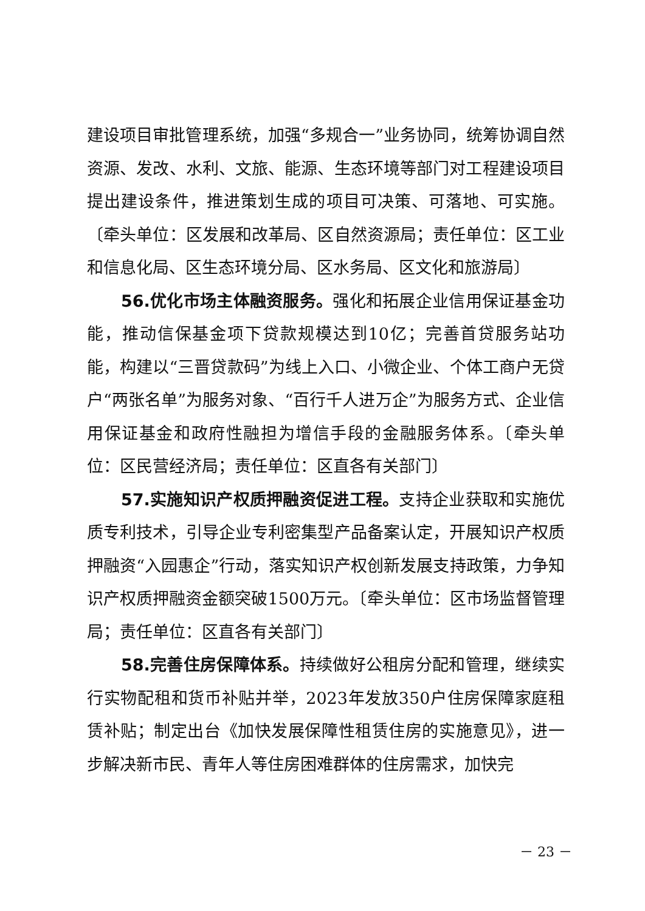建设项目审批管理系统，加强“多规合一”业务协同，统筹协调自然资源、发改、水利、文旅、能源、生态环境等部门对工程建设项目提出建设条件，推进策划生成的项目可决策、可落地、可实施。〔牵头单位：区发展和改革局、区自然资源局；责任单位：区工业和信息化局、区生态环境分局、区水务局、区文化和旅游局〕
56.优化市场主体融资服务。强化和拓展企业信用保证基金功能，推动信保基金项下贷款规模达到10亿；完善首贷服务站功能，构建以“三晋贷款码”为线上入口、小微企业、个体工商户无贷户“两张名单”为服务对象、“百行千人进万企”为服务方式、企业信用保证基金和政府性融担为增信手段的金融服务体系。〔牵头单位：区民营经济局；责任单位：区直各有关部门〕
57.实施知识产权质押融资促进工程。支持企业获取和实施优质专利技术，引导企业专利密集型产品备案认定，开展知识产权质押融资“入园惠企”行动，落实知识产权创新发展支持政策，力争知识产权质押融资金额突破1500万元。〔牵头单位：区市场监督管理局；责任单位：区直各有关部门〕
58.完善住房保障体系。持续做好公租房分配和管理，继续实行实物配租和货币补贴并举，2023年发放350户住房保障家庭租赁补贴；制定出台《加快发展保障性租赁住房的实施意见》，进一步解决新市民、青年人等住房困难群体的住房需求，加快完
－ 23 －